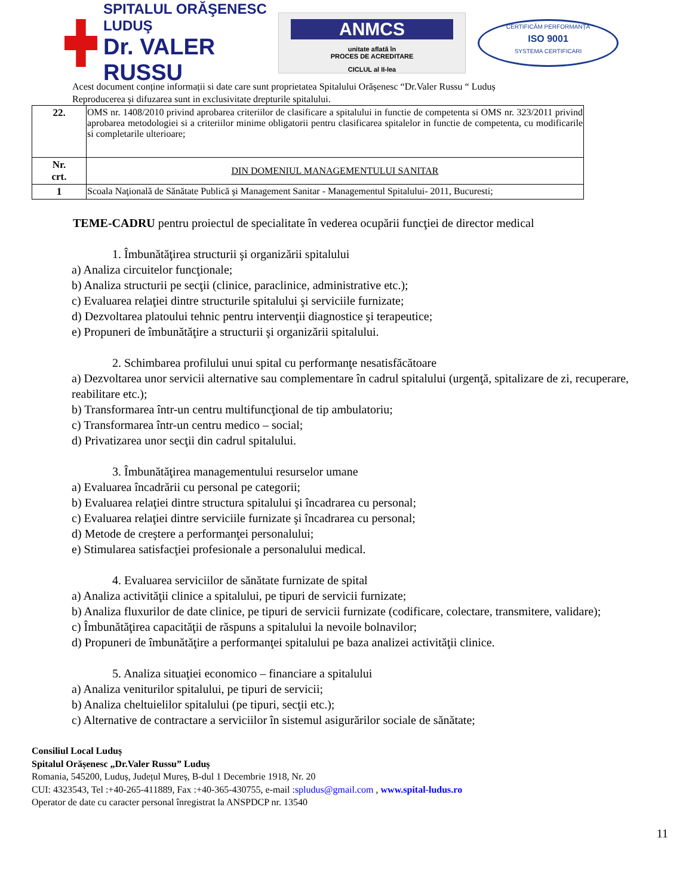SPITALUL ORĂŞENESC LUDUŞ
Dr. VALER RUSSU
ANMCS
unitate aflată în
PROCES DE ACREDITARE
CICLUL al II-lea
CERTIFICĂM PERFORMANȚA
ISO 9001
SYSTEMA CERTIFICARI
Acest document conține informații si date care sunt proprietatea Spitalului Orășenesc “Dr.Valer Russu “ Luduș
Reproducerea și difuzarea sunt in exclusivitate drepturile spitalului.
| 22. | OMS nr. 1408/2010 privind aprobarea criteriilor de clasificare a spitalului in functie de competenta si OMS nr. 323/2011 privind aprobarea metodologiei si a criteriilor minime obligatorii pentru clasificarea spitalelor in functie de competenta, cu modificarile si completarile ulterioare; |
| Nr. crt. | DIN DOMENIUL MANAGEMENTULUI SANITAR |
| 1 | Scoala Naţională de Sănătate Publică şi Management Sanitar - Managementul Spitalului- 2011, Bucuresti; |
TEME-CADRU pentru proiectul de specialitate în vederea ocupării funcţiei de director medical
1. Îmbunătăţirea structurii şi organizării spitalului
a) Analiza circuitelor funcţionale;
b) Analiza structurii pe secţii (clinice, paraclinice, administrative etc.);
c) Evaluarea relaţiei dintre structurile spitalului şi serviciile furnizate;
d) Dezvoltarea platoului tehnic pentru intervenţii diagnostice şi terapeutice;
e) Propuneri de îmbunătăţire a structurii şi organizării spitalului.
2. Schimbarea profilului unui spital cu performanţe nesatisfăcătoare
a) Dezvoltarea unor servicii alternative sau complementare în cadrul spitalului (urgenţă, spitalizare de zi, recuperare, reabilitare etc.);
b) Transformarea într-un centru multifuncţional de tip ambulatoriu;
c) Transformarea într-un centru medico – social;
d) Privatizarea unor secţii din cadrul spitalului.
3. Îmbunătăţirea managementului resurselor umane
a) Evaluarea încadrării cu personal pe categorii;
b) Evaluarea relaţiei dintre structura spitalului şi încadrarea cu personal;
c) Evaluarea relaţiei dintre serviciile furnizate şi încadrarea cu personal;
d) Metode de creştere a performanţei personalului;
e) Stimularea satisfacţiei profesionale a personalului medical.
4. Evaluarea serviciilor de sănătate furnizate de spital
a) Analiza activităţii clinice a spitalului, pe tipuri de servicii furnizate;
b) Analiza fluxurilor de date clinice, pe tipuri de servicii furnizate (codificare, colectare, transmitere, validare);
c) Îmbunătăţirea capacităţii de răspuns a spitalului la nevoile bolnavilor;
d) Propuneri de îmbunătăţire a performanţei spitalului pe baza analizei activităţii clinice.
5. Analiza situaţiei economico – financiare a spitalului
a) Analiza veniturilor spitalului, pe tipuri de servicii;
b) Analiza cheltuielilor spitalului (pe tipuri, secţii etc.);
c) Alternative de contractare a serviciilor în sistemul asigurărilor sociale de sănătate;
Consiliul Local Luduș
Spitalul Orășenesc „Dr.Valer Russu” Luduș
Romania, 545200, Luduș, Județul Mureș, B-dul 1 Decembrie 1918, Nr. 20
CUI: 4323543, Tel :+40-265-411889, Fax :+40-365-430755, e-mail :spludus@gmail.com , www.spital-ludus.ro
Operator de date cu caracter personal înregistrat la ANSPDCP nr. 13540
11